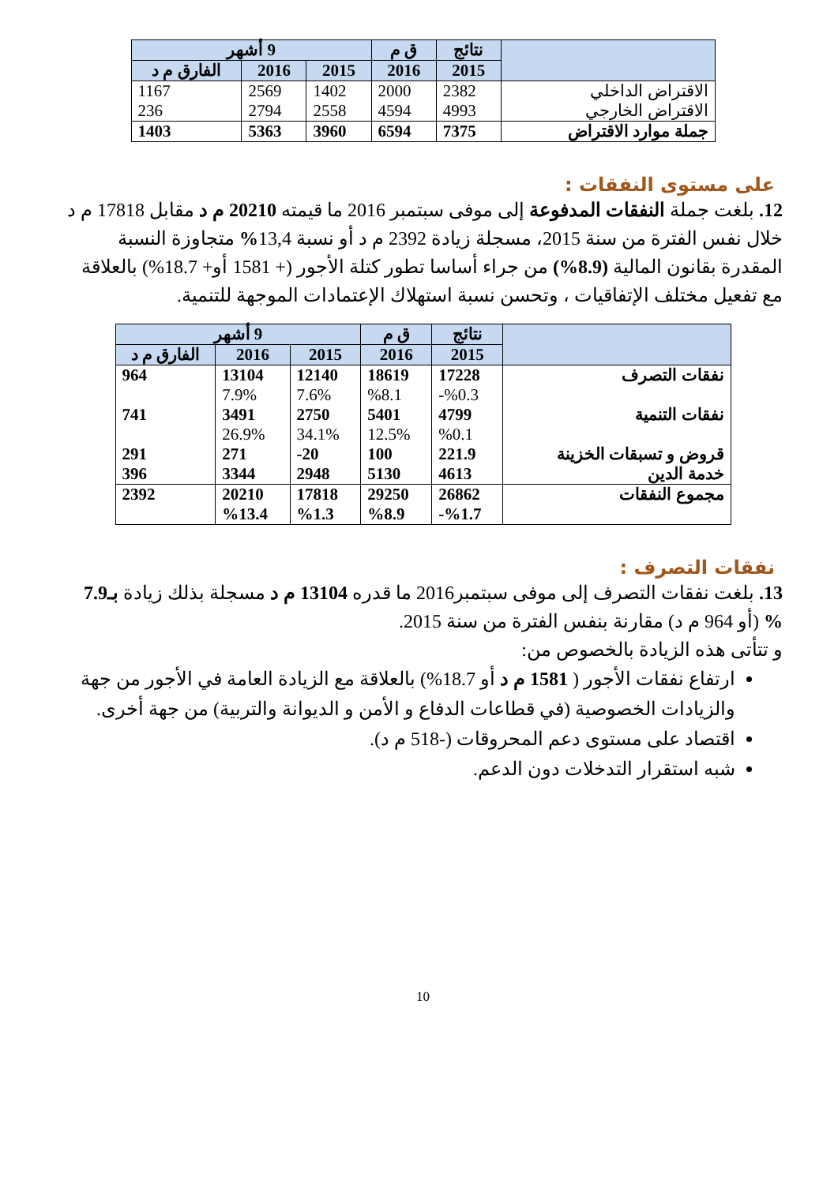| | نتائج | ق م | 9 أشهر | | |
| --- | --- | --- | --- | --- | --- |
| | 2015 | 2016 | 2015 | 2016 | الفارق م د |
| الاقتراض الداخلي | 2382 | 2000 | 1402 | 2569 | 1167 |
| الاقتراض الخارجي | 4993 | 4594 | 2558 | 2794 | 236 |
| جملة موارد الاقتراض | 7375 | 6594 | 3960 | 5363 | 1403 |
على مستوى النفقات :
12. بلغت جملة النفقات المدفوعة إلى موفى سبتمبر 2016 ما قيمته 20210 م د مقابل 17818 م د خلال نفس الفترة من سنة 2015، مسجلة زيادة 2392 م د أو نسبة 13,4% متجاوزة النسبة المقدرة بقانون المالية (8.9%) من جراء أساسا تطور كتلة الأجور (+ 1581 أو+ 18.7%) بالعلاقة مع تفعيل مختلف الإتفاقيات ، وتحسن نسبة استهلاك الإعتمادات الموجهة للتنمية.
| | نتائج | ق م | 9 أشهر | | |
| --- | --- | --- | --- | --- | --- |
| | 2015 | 2016 | 2015 | 2016 | الفارق م د |
| نفقات التصرف | 17228 | 18619 | 12140 | 13104 | 964 |
| | %0.3- | %8.1 | 7.6% | 7.9% | |
| نفقات التنمية | 4799 | 5401 | 2750 | 3491 | 741 |
| | %0.1 | 12.5% | 34.1% | 26.9% | |
| قروض و تسبقات الخزينة | 221.9 | 100 | 20- | 271 | 291 |
| خدمة الدين | 4613 | 5130 | 2948 | 3344 | 396 |
| مجموع النفقات | 26862 | 29250 | 17818 | 20210 | 2392 |
| | %1.7- | %8.9 | %1.3 | %13.4 | |
نفقات التصرف :
13. بلغت نفقات التصرف إلى موفى سبتمبر2016 ما قدره 13104 م د مسجلة بذلك زيادة بـ7.9 % (أو 964 م د) مقارنة بنفس الفترة من سنة 2015.
و تتأتى هذه الزيادة بالخصوص من:
ارتفاع نفقات الأجور ( 1581 م د أو 18.7%) بالعلاقة مع الزيادة العامة في الأجور من جهة والزيادات الخصوصية (في قطاعات الدفاع و الأمن و الديوانة والتربية) من جهة أخرى.
اقتصاد على مستوى دعم المحروقات (-518 م د).
شبه استقرار التدخلات دون الدعم.
10